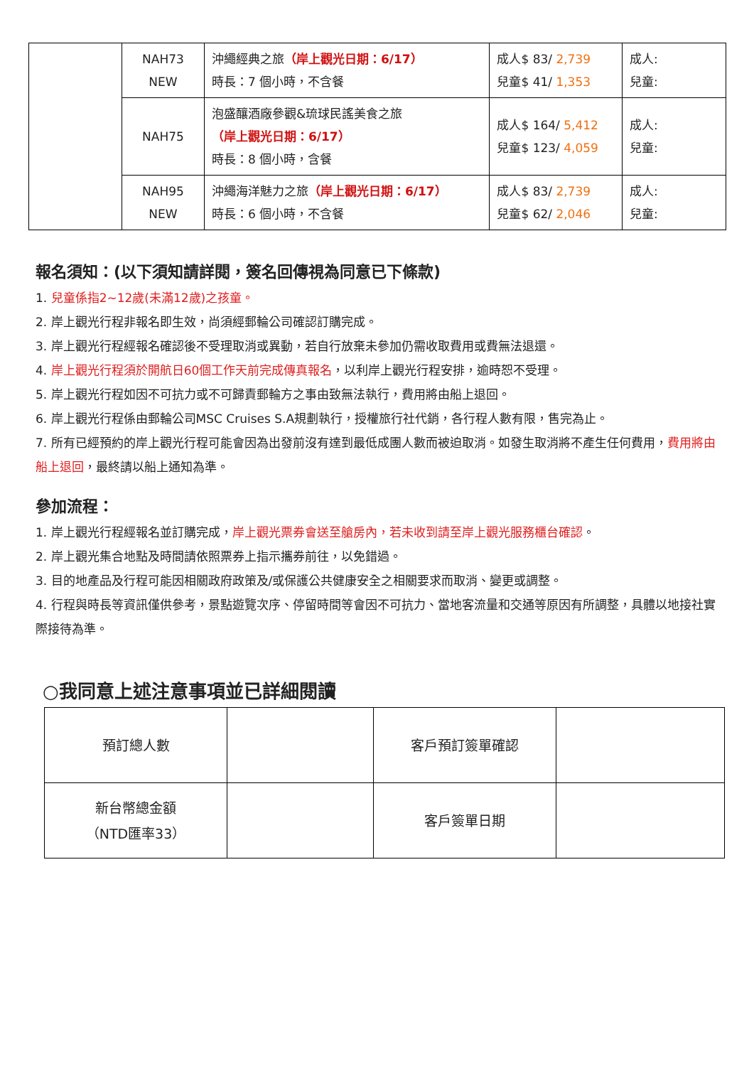| | NAH73 NEW | 沖繩經典之旅 （岸上觀光日期：6/17） 時長：7 個小時，不含餐 | 成人$ 83/ 2,739 兒童$ 41/ 1,353 | 成人: 兒童: |
| | NAH75 | 泡盛釀酒廠參觀&琉球民謠美食之旅 （岸上觀光日期：6/17） 時長：8 個小時，含餐 | 成人$ 164/ 5,412 兒童$ 123/ 4,059 | 成人: 兒童: |
| | NAH95 NEW | 沖繩海洋魅力之旅 （岸上觀光日期：6/17） 時長：6 個小時，不含餐 | 成人$ 83/ 2,739 兒童$ 62/ 2,046 | 成人: 兒童: |
報名須知：(以下須知請詳閱，簽名回傳視為同意已下條款)
1. 兒童係指2~12歲(未滿12歲)之孩童。
2. 岸上觀光行程非報名即生效，尚須經郵輪公司確認訂購完成。
3. 岸上觀光行程經報名確認後不受理取消或異動，若自行放棄未參加仍需收取費用或費無法退還。
4. 岸上觀光行程須於開航日60個工作天前完成傳真報名，以利岸上觀光行程安排，逾時恕不受理。
5. 岸上觀光行程如因不可抗力或不可歸責郵輪方之事由致無法執行，費用將由船上退回。
6. 岸上觀光行程係由郵輪公司MSC Cruises S.A規劃執行，授權旅行社代銷，各行程人數有限，售完為止。
7. 所有已經預約的岸上觀光行程可能會因為出發前沒有達到最低成團人數而被迫取消。如發生取消將不產生任何費用，費用將由船上退回，最終請以船上通知為準。
參加流程：
1. 岸上觀光行程經報名並訂購完成，岸上觀光票券會送至艙房內，若未收到請至岸上觀光服務櫃台確認。
2. 岸上觀光集合地點及時間請依照票券上指示攜券前往，以免錯過。
3. 目的地產品及行程可能因相關政府政策及/或保護公共健康安全之相關要求而取消、變更或調整。
4. 行程與時長等資訊僅供參考，景點遊覽次序、停留時間等會因不可抗力、當地客流量和交通等原因有所調整，具體以地接社實際接待為準。
○我同意上述注意事項並已詳細閱讀
| 預訂總人數 | | 客戶預訂簽單確認 | |
| 新台幣總金額 （NTD匯率33） | | 客戶簽單日期 | |